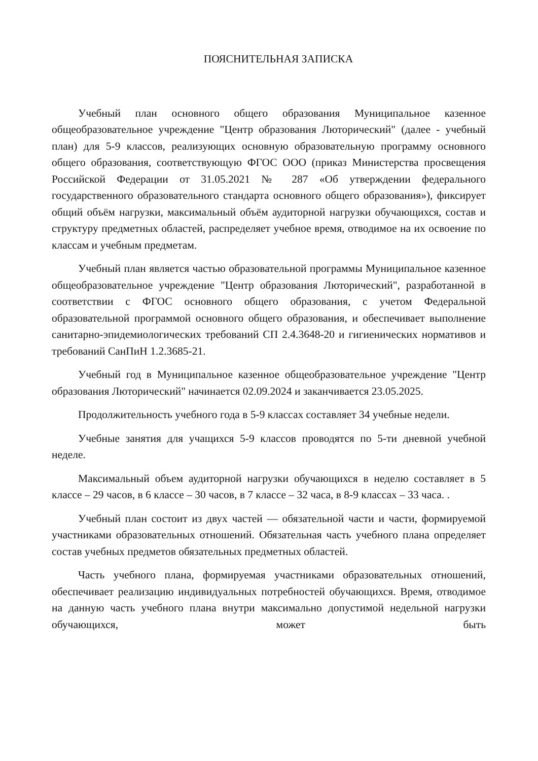ПОЯСНИТЕЛЬНАЯ ЗАПИСКА
Учебный план основного общего образования Муниципальное казенное общеобразовательное учреждение "Центр образования Люторический" (далее - учебный план) для 5-9 классов, реализующих основную образовательную программу основного общего образования, соответствующую ФГОС ООО (приказ Министерства просвещения Российской Федерации от 31.05.2021 № 287 «Об утверждении федерального государственного образовательного стандарта основного общего образования»), фиксирует общий объём нагрузки, максимальный объём аудиторной нагрузки обучающихся, состав и структуру предметных областей, распределяет учебное время, отводимое на их освоение по классам и учебным предметам.
Учебный план является частью образовательной программы Муниципальное казенное общеобразовательное учреждение "Центр образования Люторический", разработанной в соответствии с ФГОС основного общего образования, с учетом Федеральной образовательной программой основного общего образования, и обеспечивает выполнение санитарно-эпидемиологических требований СП 2.4.3648-20 и гигиенических нормативов и требований СанПиН 1.2.3685-21.
Учебный год в Муниципальное казенное общеобразовательное учреждение "Центр образования Люторический" начинается 02.09.2024 и заканчивается 23.05.2025.
Продолжительность учебного года в 5-9 классах составляет 34 учебные недели.
Учебные занятия для учащихся 5-9 классов проводятся по 5-ти дневной учебной неделе.
Максимальный объем аудиторной нагрузки обучающихся в неделю составляет в 5 классе – 29 часов, в 6 классе – 30 часов, в 7 классе – 32 часа, в 8-9 классах – 33 часа. .
Учебный план состоит из двух частей — обязательной части и части, формируемой участниками образовательных отношений. Обязательная часть учебного плана определяет состав учебных предметов обязательных предметных областей.
Часть учебного плана, формируемая участниками образовательных отношений, обеспечивает реализацию индивидуальных потребностей обучающихся. Время, отводимое на данную часть учебного плана внутри максимально допустимой недельной нагрузки обучающихся, может быть